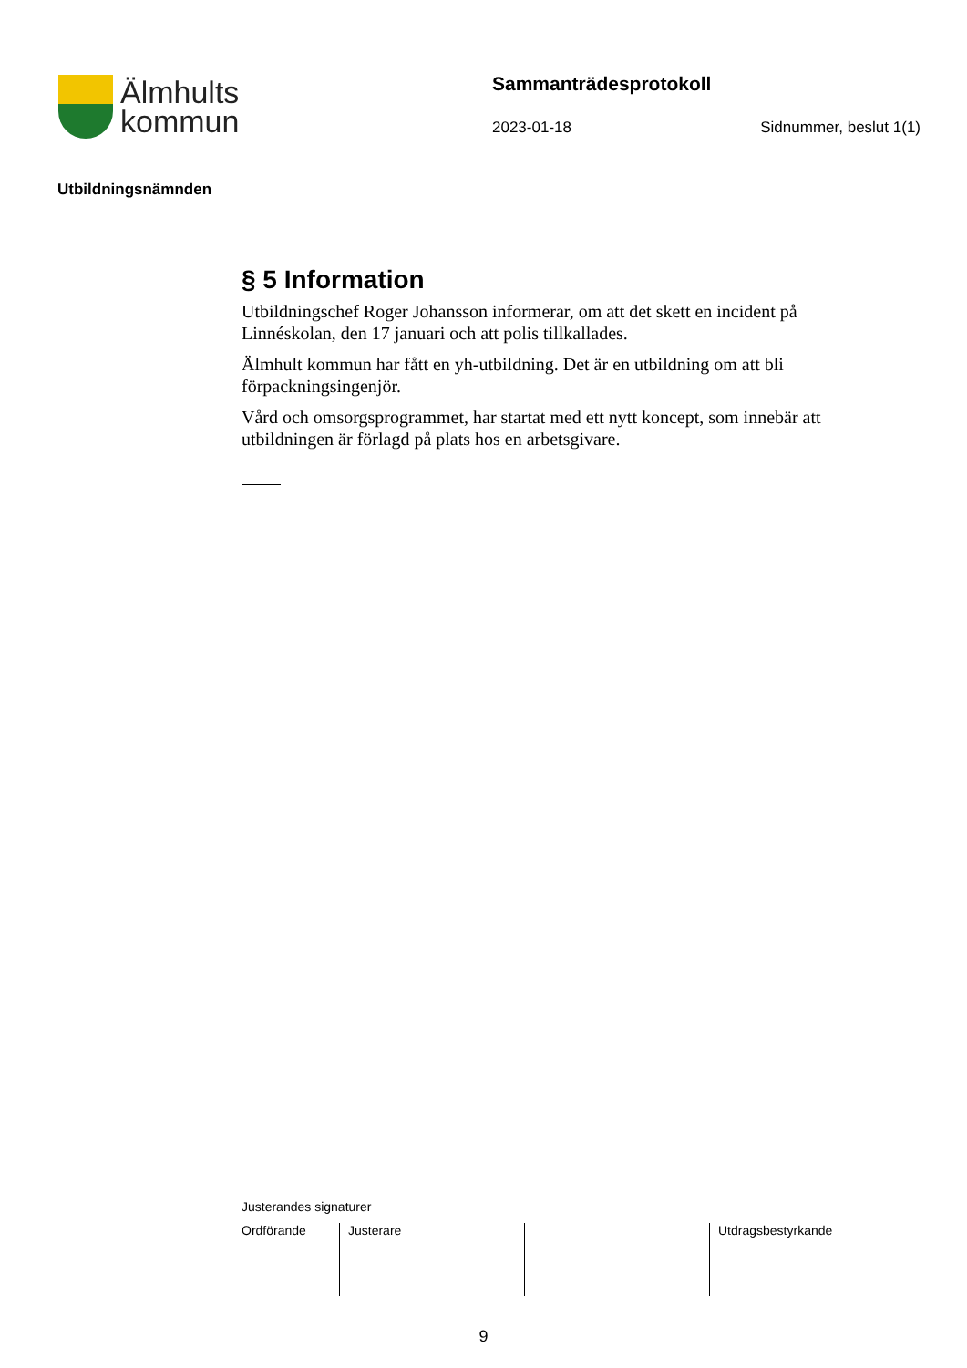Älmhults
kommun
Sammanträdesprotokoll
2023-01-18 Sidnummer, beslut 1(1)
Utbildningsnämnden
§ 5 Information
Utbildningschef Roger Johansson informerar, om att det skett en incident på Linnéskolan, den 17 januari och att polis tillkallades.
Älmhult kommun har fått en yh-utbildning. Det är en utbildning om att bli förpackningsingenjör.
Vård och omsorgsprogrammet, har startat med ett nytt koncept, som innebär att utbildningen är förlagd på plats hos en arbetsgivare.
Justerandes signaturer
| Ordförande | Justerare | | Utdragsbestyrkande |
9